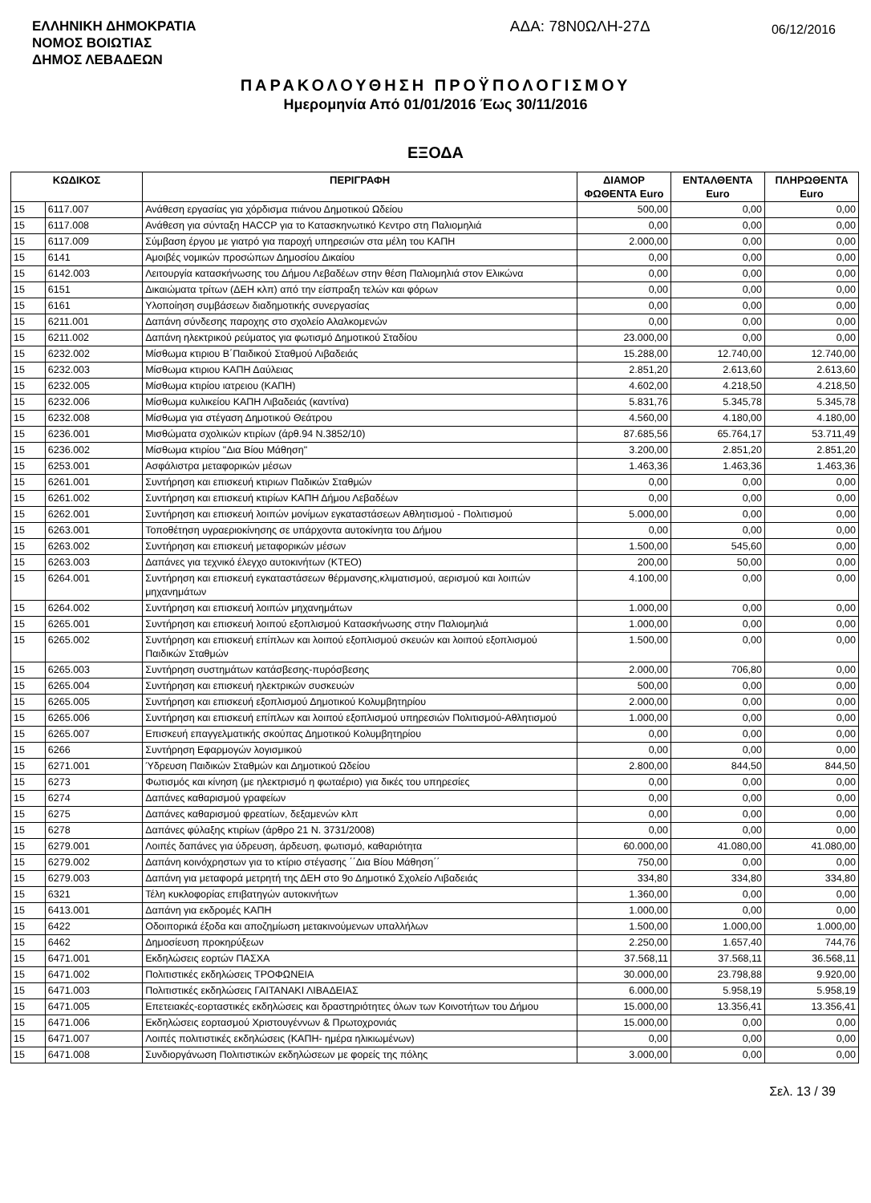ΕΛΛΗΝΙΚΗ ΔΗΜΟΚΡΑΤΙΑ
ΝΟΜΟΣ ΒΟΙΩΤΙΑΣ
ΔΗΜΟΣ ΛΕΒΑΔΕΩΝ
ΑΔΑ: 78Ν0ΩΛΗ-27Δ
06/12/2016
ΠΑΡΑΚΟΛΟΥΘΗΣΗ ΠΡΟΫΠΟΛΟΓΙΣΜΟΥ
Ημερομηνία Από 01/01/2016 Έως 30/11/2016
ΕΞΟΔΑ
| ΚΩΔΙΚΟΣ | | ΠΕΡΙΓΡΑΦΗ | ΔΙΑΜΟΡ ΦΩΘΕΝΤΑ Euro | ΕΝΤΑΛΘΕΝΤΑ Euro | ΠΛΗΡΩΘΕΝΤΑ Euro |
| --- | --- | --- | --- | --- | --- |
| 15 | 6117.007 | Ανάθεση εργασίας για χόρδισμα πιάνου Δημοτικού Ωδείου | 500,00 | 0,00 | 0,00 |
| 15 | 6117.008 | Ανάθεση για σύνταξη HACCP για το Κατασκηνωτικό Κεντρο στη Παλιομηλιά | 0,00 | 0,00 | 0,00 |
| 15 | 6117.009 | Σύμβαση έργου με γιατρό για παροχή υπηρεσιών στα μέλη του ΚΑΠΗ | 2.000,00 | 0,00 | 0,00 |
| 15 | 6141 | Αμοιβές νομικών προσώπων Δημοσίου Δικαίου | 0,00 | 0,00 | 0,00 |
| 15 | 6142.003 | Λειτουργία κατασκήνωσης του Δήμου Λεβαδέων στην θέση Παλιομηλιά στον Ελικώνα | 0,00 | 0,00 | 0,00 |
| 15 | 6151 | Δικαιώματα τρίτων (ΔΕΗ κλπ) από την είσπραξη τελών και φόρων | 0,00 | 0,00 | 0,00 |
| 15 | 6161 | Υλοποίηση συμβάσεων διαδημοτικής συνεργασίας | 0,00 | 0,00 | 0,00 |
| 15 | 6211.001 | Δαπάνη σύνδεσης παροχης στο σχολείο Αλαλκομενών | 0,00 | 0,00 | 0,00 |
| 15 | 6211.002 | Δαπάνη ηλεκτρικού ρεύματος για φωτισμό Δημοτικού Σταδίου | 23.000,00 | 0,00 | 0,00 |
| 15 | 6232.002 | Μίσθωμα κτιριου Β΄Παιδικού Σταθμού Λιβαδειάς | 15.288,00 | 12.740,00 | 12.740,00 |
| 15 | 6232.003 | Μίσθωμα κτιριου ΚΑΠΗ Δαύλειας | 2.851,20 | 2.613,60 | 2.613,60 |
| 15 | 6232.005 | Μίσθωμα κτιρίου ιατρειου (ΚΑΠΗ) | 4.602,00 | 4.218,50 | 4.218,50 |
| 15 | 6232.006 | Μίσθωμα κυλικείου ΚΑΠΗ Λιβαδειάς (καντίνα) | 5.831,76 | 5.345,78 | 5.345,78 |
| 15 | 6232.008 | Μίσθωμα για στέγαση Δημοτικού Θεάτρου | 4.560,00 | 4.180,00 | 4.180,00 |
| 15 | 6236.001 | Μισθώματα σχολικών κτιρίων (άρθ.94 Ν.3852/10) | 87.685,56 | 65.764,17 | 53.711,49 |
| 15 | 6236.002 | Μίσθωμα κτιρίου "Δια Βίου Μάθηση" | 3.200,00 | 2.851,20 | 2.851,20 |
| 15 | 6253.001 | Ασφάλιστρα μεταφορικών μέσων | 1.463,36 | 1.463,36 | 1.463,36 |
| 15 | 6261.001 | Συντήρηση και επισκευή κτιριων Παδικών Σταθμών | 0,00 | 0,00 | 0,00 |
| 15 | 6261.002 | Συντήρηση και επισκευή κτιρίων ΚΑΠΗ Δήμου Λεβαδέων | 0,00 | 0,00 | 0,00 |
| 15 | 6262.001 | Συντήρηση και επισκευή λοιπών μονίμων εγκαταστάσεων Αθλητισμού - Πολιτισμού | 5.000,00 | 0,00 | 0,00 |
| 15 | 6263.001 | Τοποθέτηση υγραεριοκίνησης σε υπάρχοντα αυτοκίνητα του Δήμου | 0,00 | 0,00 | 0,00 |
| 15 | 6263.002 | Συντήρηση και επισκευή μεταφορικών μέσων | 1.500,00 | 545,60 | 0,00 |
| 15 | 6263.003 | Δαπάνες για τεχνικό έλεγχο αυτοκινήτων (ΚΤΕΟ) | 200,00 | 50,00 | 0,00 |
| 15 | 6264.001 | Συντήρηση και επισκευή εγκαταστάσεων θέρμανσης,κλιματισμού, αερισμού και λοιπών μηχανημάτων | 4.100,00 | 0,00 | 0,00 |
| 15 | 6264.002 | Συντήρηση και επισκευή λοιπών μηχανημάτων | 1.000,00 | 0,00 | 0,00 |
| 15 | 6265.001 | Συντήρηση και επισκευή λοιπού εξοπλισμού Κατασκήνωσης στην Παλιομηλιά | 1.000,00 | 0,00 | 0,00 |
| 15 | 6265.002 | Συντήρηση και επισκευή επίπλων και λοιπού εξοπλισμού σκευών και λοιπού εξοπλισμού Παιδικών Σταθμών | 1.500,00 | 0,00 | 0,00 |
| 15 | 6265.003 | Συντήρηση συστημάτων κατάσβεσης-πυρόσβεσης | 2.000,00 | 706,80 | 0,00 |
| 15 | 6265.004 | Συντήρηση και επισκευή ηλεκτρικών συσκευών | 500,00 | 0,00 | 0,00 |
| 15 | 6265.005 | Συντήρηση και επισκευή εξοπλισμού Δημοτικού Κολυμβητηρίου | 2.000,00 | 0,00 | 0,00 |
| 15 | 6265.006 | Συντήρηση και επισκευή επίπλων και λοιπού εξοπλισμού υπηρεσιών Πολιτισμού-Αθλητισμού | 1.000,00 | 0,00 | 0,00 |
| 15 | 6265.007 | Επισκευή επαγγελματικής σκούπας Δημοτικού Κολυμβητηρίου | 0,00 | 0,00 | 0,00 |
| 15 | 6266 | Συντήρηση Εφαρμογών λογισμικού | 0,00 | 0,00 | 0,00 |
| 15 | 6271.001 | Ύδρευση Παιδικών Σταθμών και Δημοτικού Ωδείου | 2.800,00 | 844,50 | 844,50 |
| 15 | 6273 | Φωτισμός και κίνηση (με ηλεκτρισμό η φωταέριο) για δικές του υπηρεσίες | 0,00 | 0,00 | 0,00 |
| 15 | 6274 | Δαπάνες καθαρισμού γραφείων | 0,00 | 0,00 | 0,00 |
| 15 | 6275 | Δαπάνες καθαρισμού φρεατίων, δεξαμενών κλπ | 0,00 | 0,00 | 0,00 |
| 15 | 6278 | Δαπάνες φύλαξης κτιρίων (άρθρο 21 Ν. 3731/2008) | 0,00 | 0,00 | 0,00 |
| 15 | 6279.001 | Λοιπές δαπάνες για ύδρευση, άρδευση, φωτισμό, καθαριότητα | 60.000,00 | 41.080,00 | 41.080,00 |
| 15 | 6279.002 | Δαπάνη κοινόχρηστων για το κτίριο στέγασης ΄΄Δια Βίου Μάθηση΄΄ | 750,00 | 0,00 | 0,00 |
| 15 | 6279.003 | Δαπάνη για μεταφορά μετρητή της ΔΕΗ στο 9ο Δημοτικό Σχολείο Λιβαδειάς | 334,80 | 334,80 | 334,80 |
| 15 | 6321 | Τέλη κυκλοφορίας επιβατηγών αυτοκινήτων | 1.360,00 | 0,00 | 0,00 |
| 15 | 6413.001 | Δαπάνη για εκδρομές ΚΑΠΗ | 1.000,00 | 0,00 | 0,00 |
| 15 | 6422 | Οδοιπορικά έξοδα και αποζημίωση μετακινούμενων υπαλλήλων | 1.500,00 | 1.000,00 | 1.000,00 |
| 15 | 6462 | Δημοσίευση προκηρύξεων | 2.250,00 | 1.657,40 | 744,76 |
| 15 | 6471.001 | Εκδηλώσεις εορτών ΠΑΣΧΑ | 37.568,11 | 37.568,11 | 36.568,11 |
| 15 | 6471.002 | Πολιτιστικές εκδηλώσεις ΤΡΟΦΩΝΕΙΑ | 30.000,00 | 23.798,88 | 9.920,00 |
| 15 | 6471.003 | Πολιτιστικές εκδηλώσεις ΓΑΙΤΑΝΑΚΙ ΛΙΒΑΔΕΙΑΣ | 6.000,00 | 5.958,19 | 5.958,19 |
| 15 | 6471.005 | Επετειακές-εορταστικές εκδηλώσεις και δραστηριότητες όλων των Κοινοτήτων του Δήμου | 15.000,00 | 13.356,41 | 13.356,41 |
| 15 | 6471.006 | Εκδηλώσεις εορτασμού Χριστουγέννων & Πρωτοχρονιάς | 15.000,00 | 0,00 | 0,00 |
| 15 | 6471.007 | Λοιπές πολιτιστικές εκδηλώσεις (ΚΑΠΗ- ημέρα ηλικιωμένων) | 0,00 | 0,00 | 0,00 |
| 15 | 6471.008 | Συνδιοργάνωση Πολιτιστικών εκδηλώσεων με φορείς της πόλης | 3.000,00 | 0,00 | 0,00 |
Σελ. 13 / 39